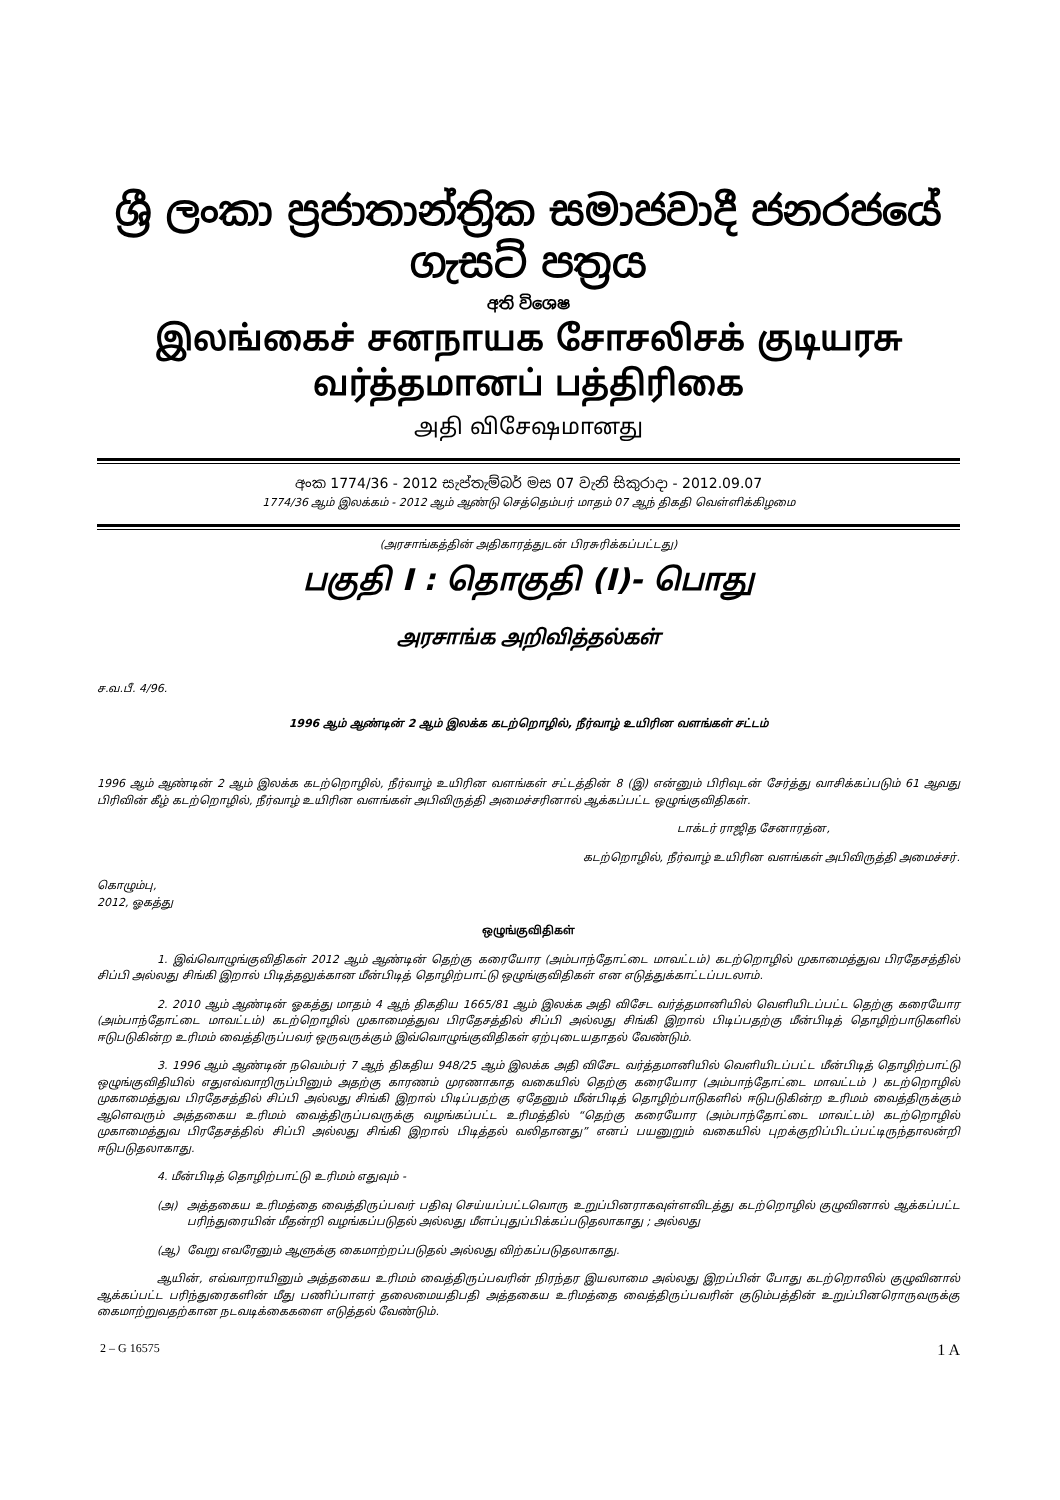ශ්‍රී ලංකා ප්‍රජාතාන්ත්‍රික සමාජවාදී ජනරජයේ ගැසට් පත්‍රය
අති විශෙෂ
இலங்கைச் சனநாயக சோசலிசக் குடியரசு வர்த்தமானப் பத்திரிகை
அதி விசேஷமானது
අංක 1774/36 - 2012 සැප්තැම්බර් මස 07 වැනි සිකුරාදා - 2012.09.07
1774/36 ஆம் இலக்கம் - 2012 ஆம் ஆண்டு செத்தெம்பர் மாதம் 07 ஆந் திகதி வெள்ளிக்கிழமை
(அரசாங்கத்தின் அதிகாரத்துடன் பிரசுரிக்கப்பட்டது)
பகுதி I : தொகுதி (I)- பொது
அரசாங்க அறிவித்தல்கள்
ச.வ.பீ. 4/96.
1996 ஆம் ஆண்டின் 2 ஆம் இலக்க கடற்றொழில், நீர்வாழ் உயிரின வளங்கள் சட்டம்
1996 ஆம் ஆண்டின் 2 ஆம் இலக்க கடற்றொழில், நீர்வாழ் உயிரின வளங்கள் சட்டத்தின் 8 (இ) என்னும் பிரிவுடன் சேர்த்து வாசிக்கப்படும் 61 ஆவது பிரிவின் கீழ் கடற்றொழில், நீர்வாழ் உயிரின வளங்கள் அபிவிருத்தி அமைச்சரினால் ஆக்கப்பட்ட ஒழுங்குவிதிகள்.
டாக்டர் ராஜித சேனாரத்ன,
கடற்றொழில், நீர்வாழ் உயிரின வளங்கள் அபிவிருத்தி அமைச்சர்.
கொழும்பு,
2012, ஓகத்து
ஒழுங்குவிதிகள்
1. இவ்வொழுங்குவிதிகள் 2012 ஆம் ஆண்டின் தெற்கு கரையோர (அம்பாந்தோட்டை மாவட்டம்) கடற்றொழில் முகாமைத்துவ பிரதேசத்தில் சிப்பி அல்லது சிங்கி இறால் பிடித்தலுக்கான மீன்பிடித் தொழிற்பாட்டு ஒழுங்குவிதிகள் என எடுத்துக்காட்டப்படலாம்.
2. 2010 ஆம் ஆண்டின் ஓகத்து மாதம் 4 ஆந் திகதிய 1665/81 ஆம் இலக்க அதி விசேட வர்த்தமானியில் வெளியிடப்பட்ட தெற்கு கரையோர (அம்பாந்தோட்டை மாவட்டம்) கடற்றொழில் முகாமைத்துவ பிரதேசத்தில் சிப்பி அல்லது சிங்கி இறால் பிடிப்பதற்கு மீன்பிடித் தொழிற்பாடுகளில் ஈடுபடுகின்ற உரிமம் வைத்திருப்பவர் ஒருவருக்கும் இவ்வொழுங்குவிதிகள் ஏற்புடையதாதல் வேண்டும்.
3. 1996 ஆம் ஆண்டின் நவெம்பர் 7 ஆந் திகதிய 948/25 ஆம் இலக்க அதி விசேட வர்த்தமானியில் வெளியிடப்பட்ட மீன்பிடித் தொழிற்பாட்டு ஒழுங்குவிதியில் எதுஎவ்வாறிருப்பினும் அதற்கு காரணம் முரணாகாத வகையில் தெற்கு கரையோர (அம்பாந்தோட்டை மாவட்டம் ) கடற்றொழில் முகாமைத்துவ பிரதேசத்தில் சிப்பி அல்லது சிங்கி இறால் பிடிப்பதற்கு ஏதேனும் மீன்பிடித் தொழிற்பாடுகளில் ஈடுபடுகின்ற உரிமம் வைத்திருக்கும் ஆளெவரும் அத்தகைய உரிமம் வைத்திருப்பவருக்கு வழங்கப்பட்ட உரிமத்தில் “தெற்கு கரையோர (அம்பாந்தோட்டை மாவட்டம்) கடற்றொழில் முகாமைத்துவ பிரதேசத்தில் சிப்பி அல்லது சிங்கி இறால் பிடித்தல் வலிதானது” எனப் பயனுறும் வகையில் புறக்குறிப்பிடப்பட்டிருந்தாலன்றி ஈடுபடுதலாகாது.
4. மீன்பிடித் தொழிற்பாட்டு உரிமம் எதுவும் -
(அ) அத்தகைய உரிமத்தை வைத்திருப்பவர் பதிவு செய்யப்பட்டவொரு உறுப்பினராகவுள்ளவிடத்து கடற்றொழில் குழுவினால் ஆக்கப்பட்ட பரிந்துரையின் மீதன்றி வழங்கப்படுதல் அல்லது மீளப்புதுப்பிக்கப்படுதலாகாது ; அல்லது
(ஆ) வேறு எவரேனும் ஆளுக்கு கைமாற்றப்படுதல் அல்லது விற்கப்படுதலாகாது.
ஆயின், எவ்வாறாயினும் அத்தகைய உரிமம் வைத்திருப்பவரின் நிரந்தர இயலாமை அல்லது இறப்பின் போது கடற்றொலில் குழுவினால் ஆக்கப்பட்ட பரிந்துரைகளின் மீது பணிப்பாளர் தலைமையதிபதி அத்தகைய உரிமத்தை வைத்திருப்பவரின் குடும்பத்தின் உறுப்பினரொருவருக்கு கைமாற்றுவதற்கான நடவடிக்கைகளை எடுத்தல் வேண்டும்.
2 – G 16575 1 A